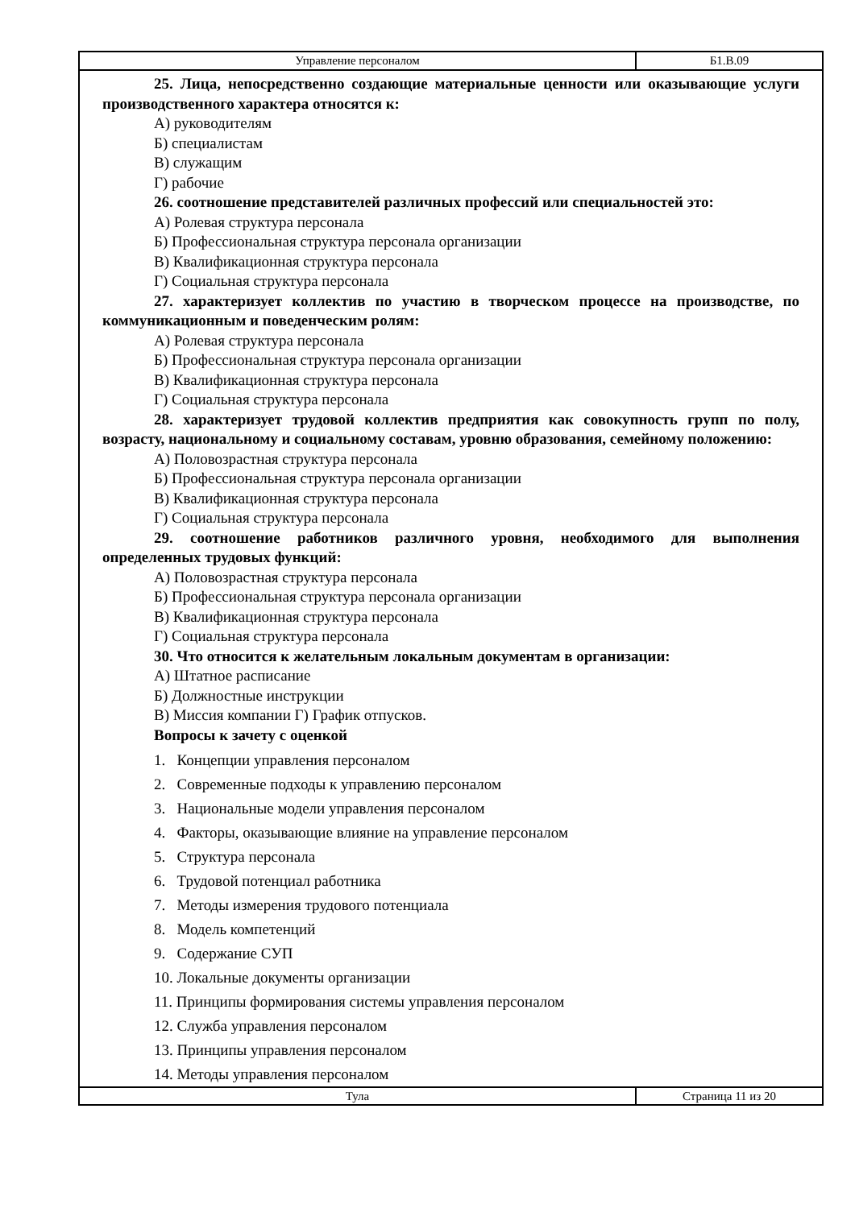| Управление персоналом | Б1.В.09 |
25. Лица, непосредственно создающие материальные ценности или оказывающие услуги производственного характера относятся к:
А) руководителям
Б) специалистам
В) служащим
Г) рабочие
26. соотношение представителей различных профессий или специальностей это:
А) Ролевая структура персонала
Б) Профессиональная структура персонала организации
В) Квалификационная структура персонала
Г) Социальная структура персонала
27. характеризует коллектив по участию в творческом процессе на производстве, по коммуникационным и поведенческим ролям:
А) Ролевая структура персонала
Б) Профессиональная структура персонала организации
В) Квалификационная структура персонала
Г) Социальная структура персонала
28. характеризует трудовой коллектив предприятия как совокупность групп по полу, возрасту, национальному и социальному составам, уровню образования, семейному положению:
А) Половозрастная структура персонала
Б) Профессиональная структура персонала организации
В) Квалификационная структура персонала
Г) Социальная структура персонала
29. соотношение работников различного уровня, необходимого для выполнения определенных трудовых функций:
А) Половозрастная структура персонала
Б) Профессиональная структура персонала организации
В) Квалификационная структура персонала
Г) Социальная структура персонала
30. Что относится к желательным локальным документам в организации:
А) Штатное расписание
Б) Должностные инструкции
В) Миссия компании Г) График отпусков.
Вопросы к зачету с оценкой
1. Концепции управления персоналом
2. Современные подходы к управлению персоналом
3. Национальные модели управления персоналом
4. Факторы, оказывающие влияние на управление персоналом
5. Структура персонала
6. Трудовой потенциал работника
7. Методы измерения трудового потенциала
8. Модель компетенций
9. Содержание СУП
10. Локальные документы организации
11. Принципы формирования системы управления персоналом
12. Служба управления персоналом
13. Принципы управления персоналом
14. Методы управления персоналом
| Тула | Страница 11 из 20 |